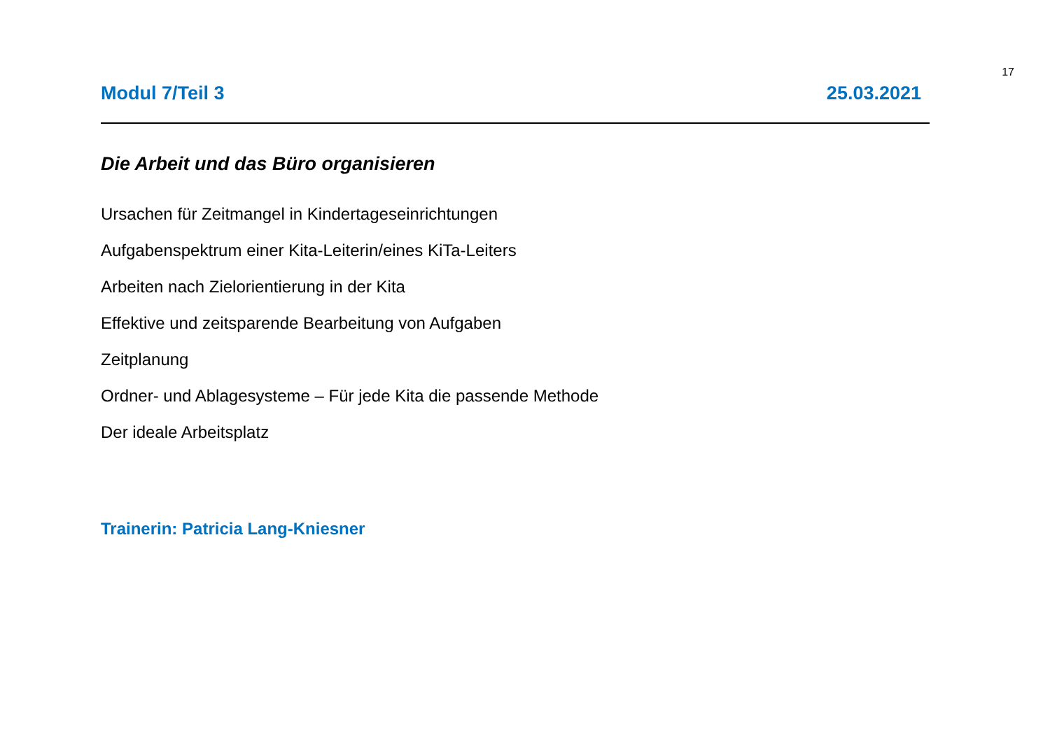17
Modul 7/Teil 3 25.03.2021
Die Arbeit und das Büro organisieren
Ursachen für Zeitmangel in Kindertageseinrichtungen
Aufgabenspektrum einer Kita-Leiterin/eines KiTa-Leiters
Arbeiten nach Zielorientierung in der Kita
Effektive und zeitsparende Bearbeitung von Aufgaben
Zeitplanung
Ordner- und Ablagesysteme – Für jede Kita die passende Methode
Der ideale Arbeitsplatz
Trainerin: Patricia Lang-Kniesner